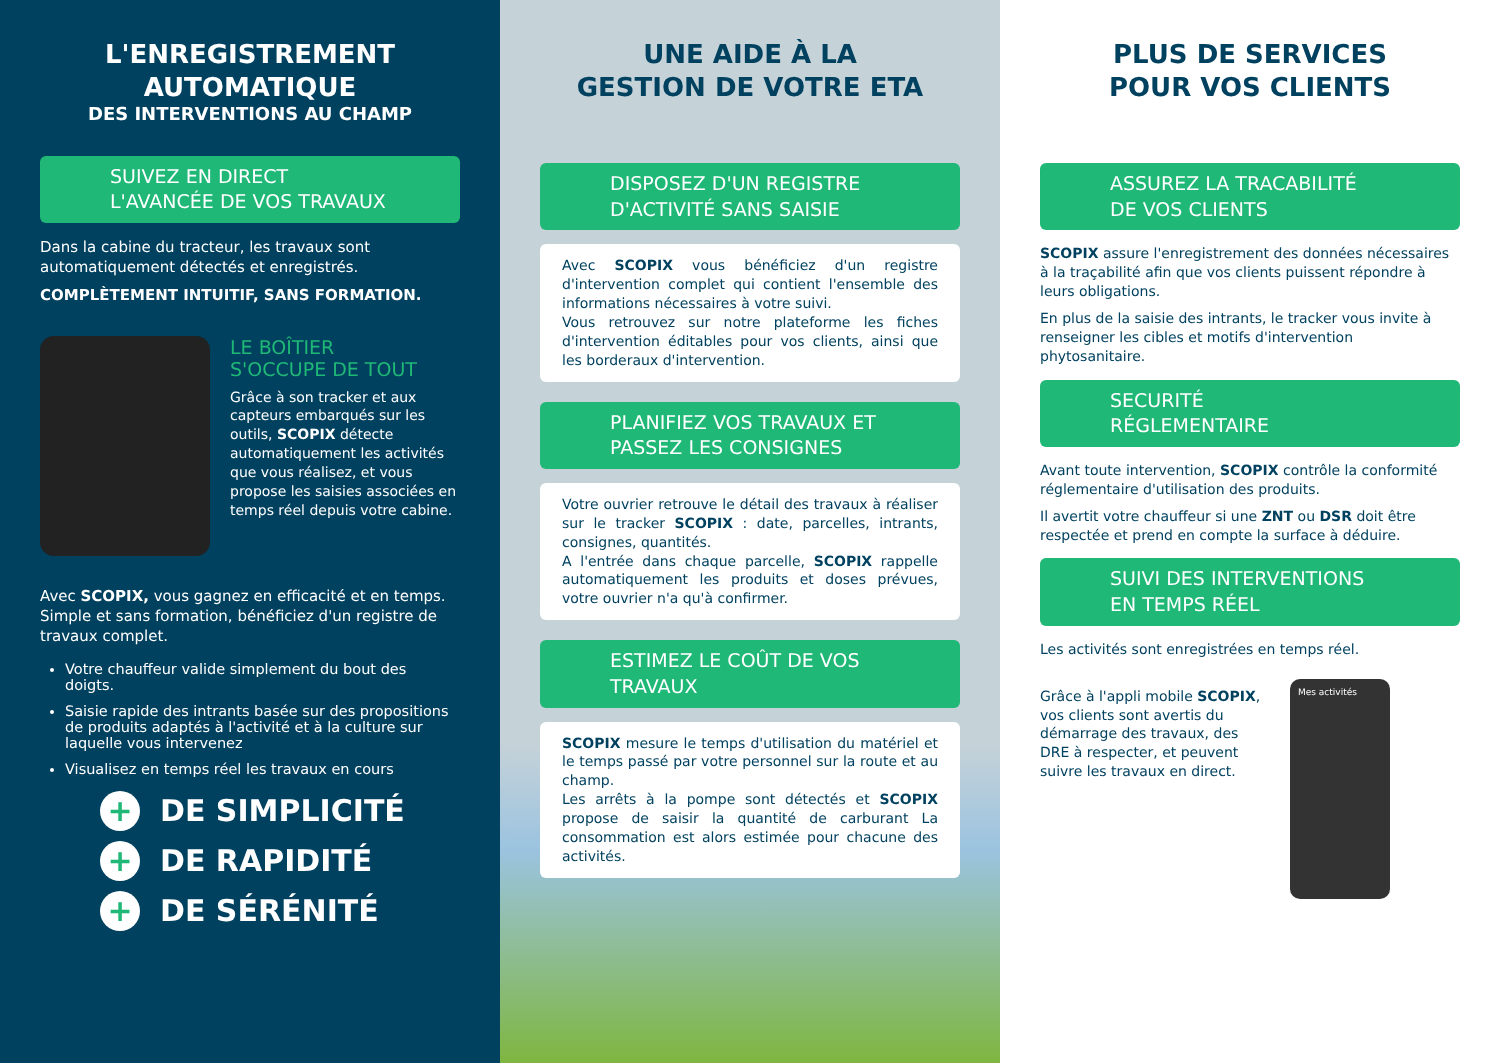L'ENREGISTREMENT AUTOMATIQUE
DES INTERVENTIONS AU CHAMP
SUIVEZ EN DIRECT
L'AVANCÉE DE VOS TRAVAUX
Dans la cabine du tracteur, les travaux sont automatiquement détectés et enregistrés.
COMPLÈTEMENT INTUITIF, SANS FORMATION.
LE BOÎTIER
S'OCCUPE DE TOUT
Grâce à son tracker et aux capteurs embarqués sur les outils, SCOPIX détecte automatiquement les activités que vous réalisez, et vous propose les saisies associées en temps réel depuis votre cabine.
Avec SCOPIX, vous gagnez en efficacité et en temps. Simple et sans formation, bénéficiez d'un registre de travaux complet.
Votre chauffeur valide simplement du bout des doigts.
Saisie rapide des intrants basée sur des propositions de produits adaptés à l'activité et à la culture sur laquelle vous intervenez
Visualisez en temps réel les travaux en cours
+ DE SIMPLICITÉ
+ DE RAPIDITÉ
+ DE SÉRÉNITÉ
UNE AIDE À LA
GESTION DE VOTRE ETA
DISPOSEZ D'UN REGISTRE
D'ACTIVITÉ SANS SAISIE
Avec SCOPIX vous bénéficiez d'un registre d'intervention complet qui contient l'ensemble des informations nécessaires à votre suivi.
Vous retrouvez sur notre plateforme les fiches d'intervention éditables pour vos clients, ainsi que les borderaux d'intervention.
PLANIFIEZ VOS TRAVAUX ET
PASSEZ LES CONSIGNES
Votre ouvrier retrouve le détail des travaux à réaliser sur le tracker SCOPIX : date, parcelles, intrants, consignes, quantités.
A l'entrée dans chaque parcelle, SCOPIX rappelle automatiquement les produits et doses prévues, votre ouvrier n'a qu'à confirmer.
ESTIMEZ LE COÛT DE VOS
TRAVAUX
SCOPIX mesure le temps d'utilisation du matériel et le temps passé par votre personnel sur la route et au champ.
Les arrêts à la pompe sont détectés et SCOPIX propose de saisir la quantité de carburant La consommation est alors estimée pour chacune des activités.
PLUS DE SERVICES
POUR VOS CLIENTS
ASSUREZ LA TRACABILITÉ
DE VOS CLIENTS
SCOPIX assure l'enregistrement des données nécessaires à la traçabilité afin que vos clients puissent répondre à leurs obligations.
En plus de la saisie des intrants, le tracker vous invite à renseigner les cibles et motifs d'intervention phytosanitaire.
SECURITÉ
RÉGLEMENTAIRE
Avant toute intervention, SCOPIX contrôle la conformité réglementaire d'utilisation des produits.
Il avertit votre chauffeur si une ZNT ou DSR doit être respectée et prend en compte la surface à déduire.
SUIVI DES INTERVENTIONS
EN TEMPS RÉEL
Les activités sont enregistrées en temps réel.
Grâce à l'appli mobile SCOPIX, vos clients sont avertis du démarrage des travaux, des DRE à respecter, et peuvent suivre les travaux en direct.
Mes activités